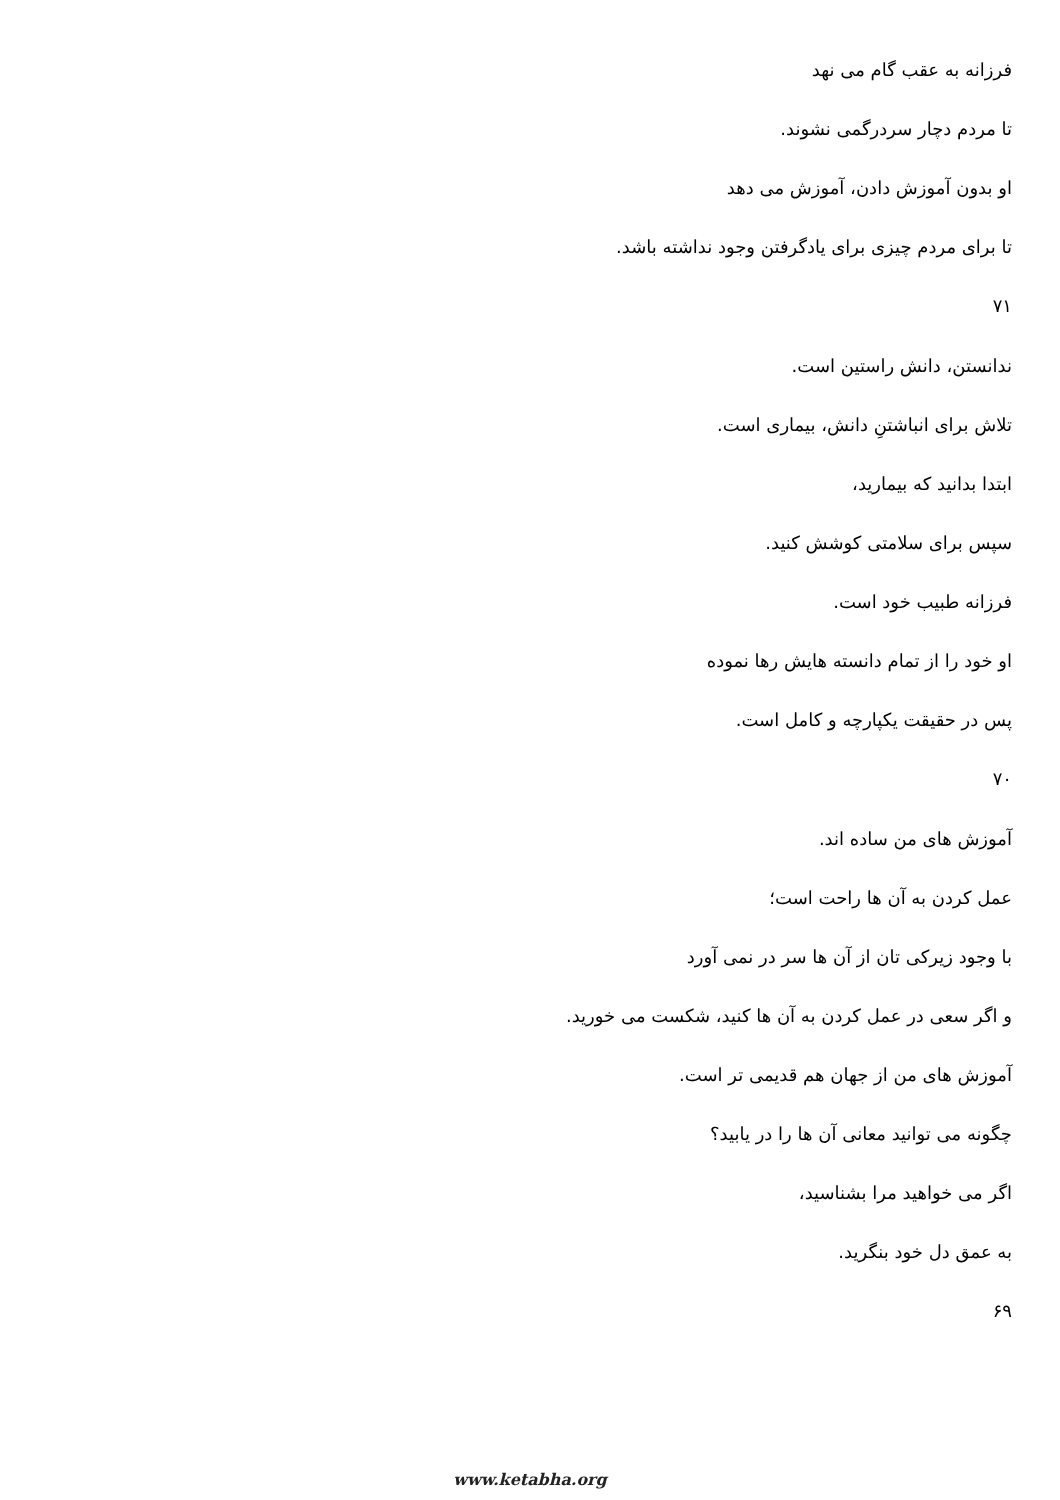فرزانه به عقب گام می نهد
تا مردم دچار سردرگمی نشوند.
او بدون آموزش دادن، آموزش می دهد
تا برای مردم چیزی برای یادگرفتن وجود نداشته باشد.
۷۱
ندانستن، دانش راستین است.
تلاش برای انباشتنِ دانش، بیماری است.
ابتدا بدانید که بیمارید،
سپس برای سلامتی کوشش کنید.
فرزانه طبیب خود است.
او خود را از تمام دانسته هایش رها نموده
پس در حقیقت یکپارچه و کامل است.
۷۰
آموزش های من ساده اند.
عمل کردن به آن ها راحت است؛
با وجود زیرکی تان از آن ها سر در نمی آورد
و اگر سعی در عمل کردن به آن ها کنید، شکست می خورید.
آموزش های من از جهان هم قدیمی تر است.
چگونه می توانید معانی آن ها را در یابید؟
اگر می خواهید مرا بشناسید،
به عمق دل خود بنگرید.
۶۹
www.ketabha.org